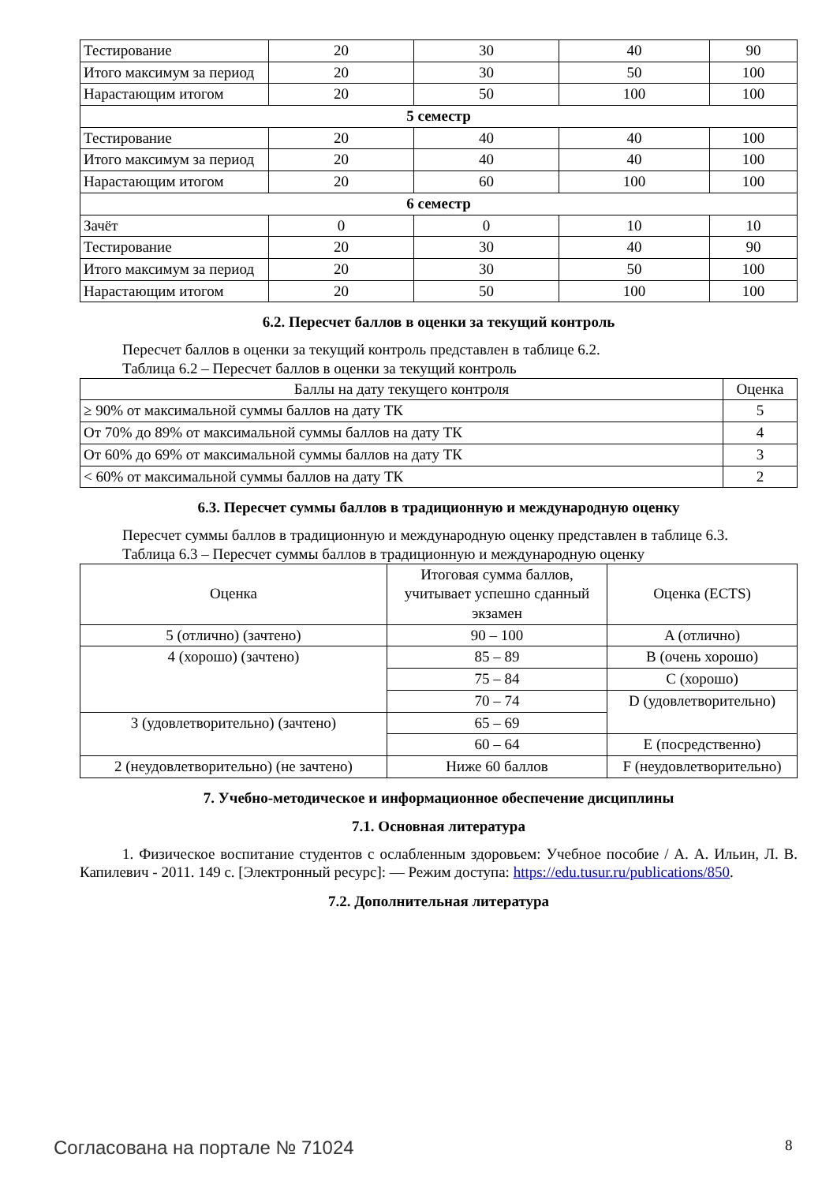| Тестирование | 20 | 30 | 40 | 90 |
| Итого максимум за период | 20 | 30 | 50 | 100 |
| Нарастающим итогом | 20 | 50 | 100 | 100 |
| 5 семестр | | | | |
| Тестирование | 20 | 40 | 40 | 100 |
| Итого максимум за период | 20 | 40 | 40 | 100 |
| Нарастающим итогом | 20 | 60 | 100 | 100 |
| 6 семестр | | | | |
| Зачёт | 0 | 0 | 10 | 10 |
| Тестирование | 20 | 30 | 40 | 90 |
| Итого максимум за период | 20 | 30 | 50 | 100 |
| Нарастающим итогом | 20 | 50 | 100 | 100 |
6.2. Пересчет баллов в оценки за текущий контроль
Пересчет баллов в оценки за текущий контроль представлен в таблице 6.2.
Таблица 6.2 – Пересчет баллов в оценки за текущий контроль
| Баллы на дату текущего контроля | Оценка |
| --- | --- |
| ≥ 90% от максимальной суммы баллов на дату ТК | 5 |
| От 70% до 89% от максимальной суммы баллов на дату ТК | 4 |
| От 60% до 69% от максимальной суммы баллов на дату ТК | 3 |
| < 60% от максимальной суммы баллов на дату ТК | 2 |
6.3. Пересчет суммы баллов в традиционную и международную оценку
Пересчет суммы баллов в традиционную и международную оценку представлен в таблице 6.3.
Таблица 6.3 – Пересчет суммы баллов в традиционную и международную оценку
| Оценка | Итоговая сумма баллов, учитывает успешно сданный экзамен | Оценка (ECTS) |
| --- | --- | --- |
| 5 (отлично) (зачтено) | 90 – 100 | A (отлично) |
| 4 (хорошо) (зачтено) | 85 – 89 | B (очень хорошо) |
| | 75 – 84 | C (хорошо) |
| | 70 – 74 | D (удовлетворительно) |
| 3 (удовлетворительно) (зачтено) | 65 – 69 | |
| | 60 – 64 | E (посредственно) |
| 2 (неудовлетворительно) (не зачтено) | Ниже 60 баллов | F (неудовлетворительно) |
7. Учебно-методическое и информационное обеспечение дисциплины
7.1. Основная литература
1. Физическое воспитание студентов с ослабленным здоровьем: Учебное пособие / А. А. Ильин, Л. В. Капилевич - 2011. 149 с. [Электронный ресурс]: — Режим доступа: https://edu.tusur.ru/publications/850.
7.2. Дополнительная литература
Согласована на портале № 71024 8